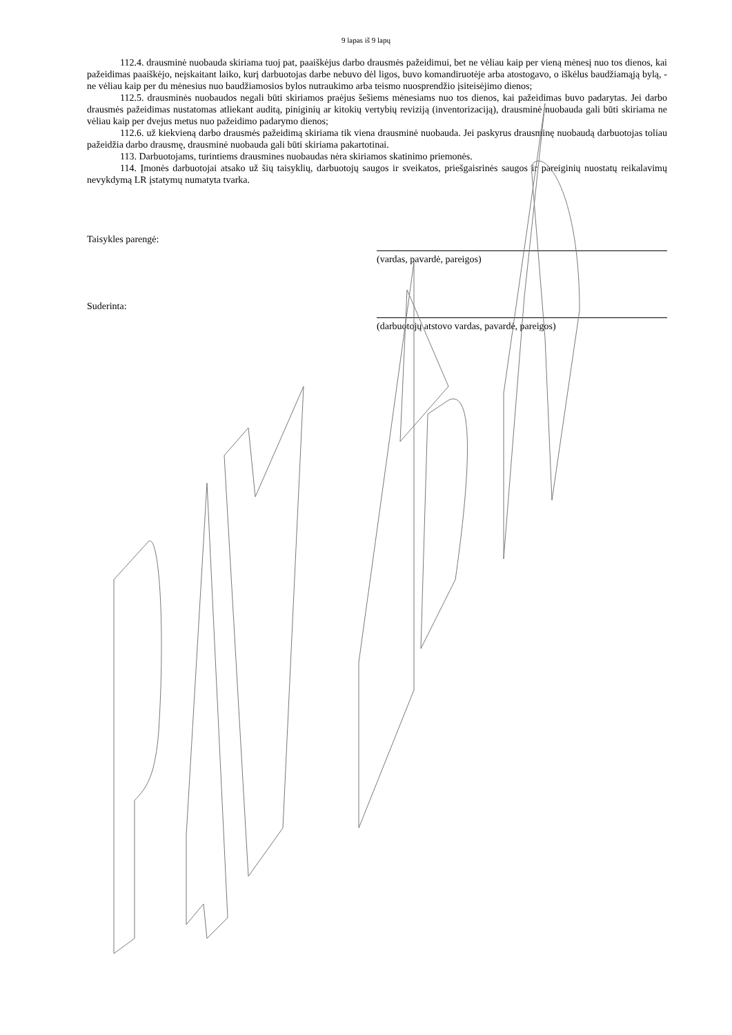9 lapas iš 9 lapų
112.4. drausminė nuobauda skiriama tuoj pat, paaiškėjus darbo drausmės pažeidimui, bet ne vėliau kaip per vieną mėnesį nuo tos dienos, kai pažeidimas paaiškėjo, neįskaitant laiko, kurį darbuotojas darbe nebuvo dėl ligos, buvo komandiruotėje arba atostogavo, o iškėlus baudžiamąją bylą, - ne vėliau kaip per du mėnesius nuo baudžiamosios bylos nutraukimo arba teismo nuosprendžio įsiteisėjimo dienos;
112.5. drausminės nuobaudos negali būti skiriamos praėjus šešiems mėnesiams nuo tos dienos, kai pažeidimas buvo padarytas. Jei darbo drausmės pažeidimas nustatomas atliekant auditą, piniginių ar kitokių vertybių reviziją (inventorizaciją), drausminė nuobauda gali būti skiriama ne vėliau kaip per dvejus metus nuo pažeidimo padarymo dienos;
112.6. už kiekvieną darbo drausmės pažeidimą skiriama tik viena drausminė nuobauda. Jei paskyrus drausminę nuobaudą darbuotojas toliau pažeidžia darbo drausmę, drausminė nuobauda gali būti skiriama pakartotinai.
113. Darbuotojams, turintiems drausmines nuobaudas nėra skiriamos skatinimo priemonės.
114. Įmonės darbuotojai atsako už šių taisyklių, darbuotojų saugos ir sveikatos, priešgaisrinės saugos ir pareiginių nuostatų reikalavimų nevykdymą LR įstatymų numatyta tvarka.
Taisykles parengė:
(vardas, pavardė, pareigos)
Suderinta:
(darbuotojų atstovo vardas, pavardė, pareigos)